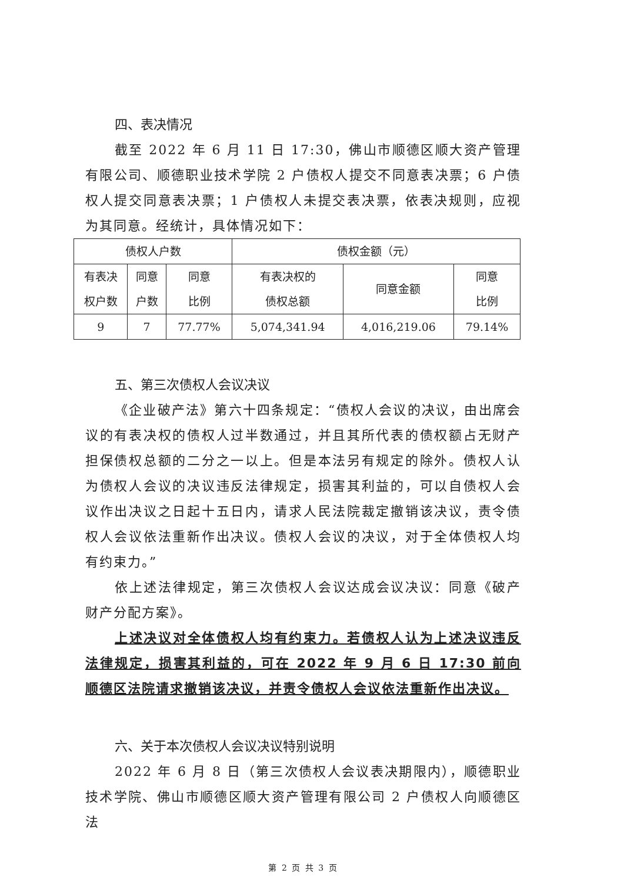四、表决情况
截至 2022 年 6 月 11 日 17:30，佛山市顺德区顺大资产管理有限公司、顺德职业技术学院 2 户债权人提交不同意表决票；6 户债权人提交同意表决票；1 户债权人未提交表决票，依表决规则，应视为其同意。经统计，具体情况如下：
| 债权人户数 | | | 债权金额（元） | | |
| --- | --- | --- | --- | --- | --- |
| 有表决 权户数 | 同意 户数 | 同意 比例 | 有表决权的 债权总额 | 同意金额 | 同意 比例 |
| 9 | 7 | 77.77% | 5,074,341.94 | 4,016,219.06 | 79.14% |
五、第三次债权人会议决议
《企业破产法》第六十四条规定：“债权人会议的决议，由出席会议的有表决权的债权人过半数通过，并且其所代表的债权额占无财产担保债权总额的二分之一以上。但是本法另有规定的除外。债权人认为债权人会议的决议违反法律规定，损害其利益的，可以自债权人会议作出决议之日起十五日内，请求人民法院裁定撤销该决议，责令债权人会议依法重新作出决议。债权人会议的决议，对于全体债权人均有约束力。”
依上述法律规定，第三次债权人会议达成会议决议：同意《破产财产分配方案》。
上述决议对全体债权人均有约束力。若债权人认为上述决议违反法律规定，损害其利益的，可在 2022 年 9 月 6 日 17:30 前向顺德区法院请求撤销该决议，并责令债权人会议依法重新作出决议。
六、关于本次债权人会议决议特别说明
2022 年 6 月 8 日（第三次债权人会议表决期限内），顺德职业技术学院、佛山市顺德区顺大资产管理有限公司 2 户债权人向顺德区法
第 2 页 共 3 页